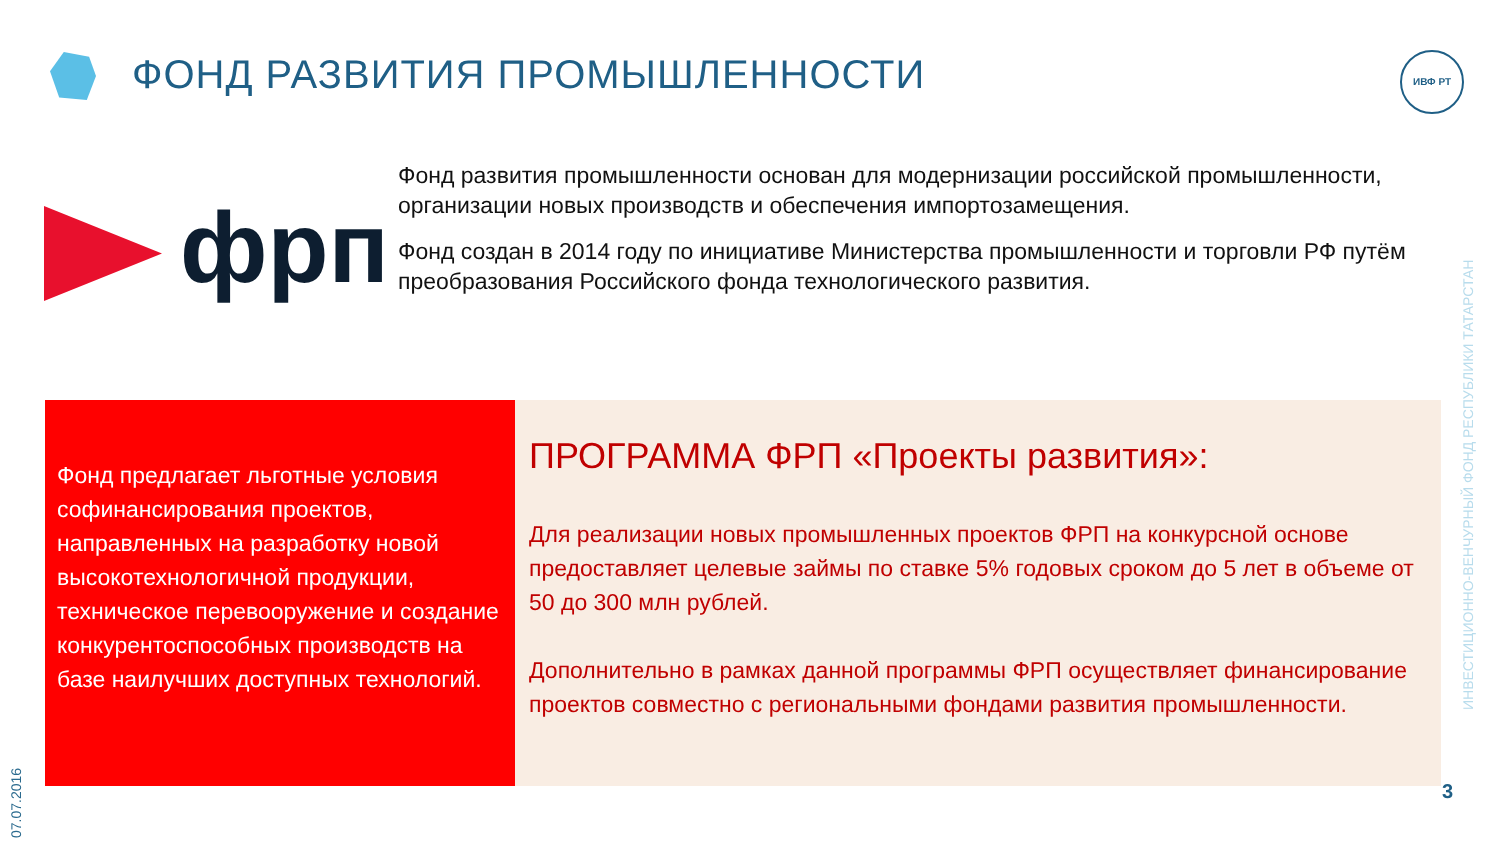ФОНД РАЗВИТИЯ ПРОМЫШЛЕННОСТИ ИВФ РТ
фрп
Фонд развития промышленности основан для модернизации российской промышленности, организации новых производств и обеспечения импортозамещения.
Фонд создан в 2014 году по инициативе Министерства промышленности и торговли РФ путём преобразования Российского фонда технологического развития.
Фонд предлагает льготные условия софинансирования проектов, направленных на разработку новой высокотехнологичной продукции, техническое перевооружение и создание конкурентоспособных производств на базе наилучших доступных технологий.
ПРОГРАММА ФРП «Проекты развития»:
Для реализации новых промышленных проектов ФРП на конкурсной основе предоставляет целевые займы по ставке 5% годовых сроком до 5 лет в объеме от 50 до 300 млн рублей.
Дополнительно в рамках данной программы ФРП осуществляет финансирование проектов совместно с региональными фондами развития промышленности.
ИНВЕСТИЦИОННО-ВЕНЧУРНЫЙ ФОНД РЕСПУБЛИКИ ТАТАРСТАН
07.07.2016
3